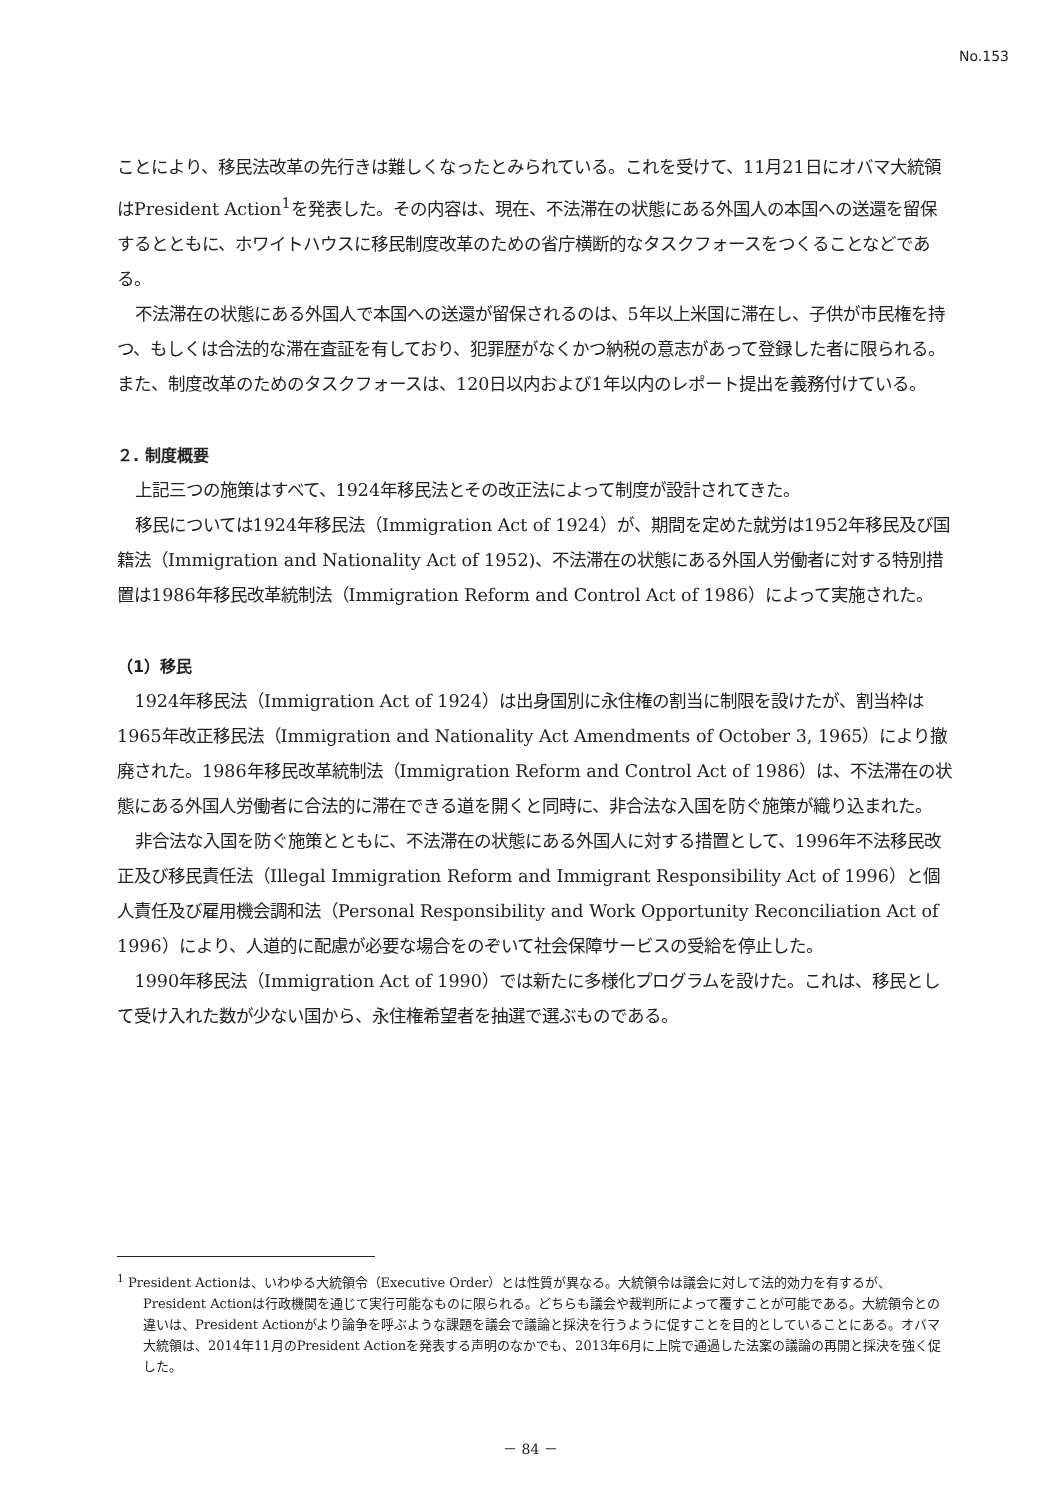No.153
ことにより、移民法改革の先行きは難しくなったとみられている。これを受けて、11月21日にオバマ大統領はPresident Action<sup>1</sup>を発表した。その内容は、現在、不法滞在の状態にある外国人の本国への送還を留保するとともに、ホワイトハウスに移民制度改革のための省庁横断的なタスクフォースをつくることなどである。
不法滞在の状態にある外国人で本国への送還が留保されるのは、5年以上米国に滞在し、子供が市民権を持つ、もしくは合法的な滞在査証を有しており、犯罪歴がなくかつ納税の意志があって登録した者に限られる。また、制度改革のためのタスクフォースは、120日以内および1年以内のレポート提出を義務付けている。
２. 制度概要
上記三つの施策はすべて、1924年移民法とその改正法によって制度が設計されてきた。
移民については1924年移民法（Immigration Act of 1924）が、期間を定めた就労は1952年移民及び国籍法（Immigration and Nationality Act of 1952)、不法滞在の状態にある外国人労働者に対する特別措置は1986年移民改革統制法（Immigration Reform and Control Act of 1986）によって実施された。
（1）移民
1924年移民法（Immigration Act of 1924）は出身国別に永住権の割当に制限を設けたが、割当枠は1965年改正移民法（Immigration and Nationality Act Amendments of October 3, 1965）により撤廃された。1986年移民改革統制法（Immigration Reform and Control Act of 1986）は、不法滞在の状態にある外国人労働者に合法的に滞在できる道を開くと同時に、非合法な入国を防ぐ施策が織り込まれた。
非合法な入国を防ぐ施策とともに、不法滞在の状態にある外国人に対する措置として、1996年不法移民改正及び移民責任法（Illegal Immigration Reform and Immigrant Responsibility Act of 1996）と個人責任及び雇用機会調和法（Personal Responsibility and Work Opportunity Reconciliation Act of 1996）により、人道的に配慮が必要な場合をのぞいて社会保障サービスの受給を停止した。
1990年移民法（Immigration Act of 1990）では新たに多様化プログラムを設けた。これは、移民として受け入れた数が少ない国から、永住権希望者を抽選で選ぶものである。
<sup>1</sup> President Actionは、いわゆる大統領令（Executive Order）とは性質が異なる。大統領令は議会に対して法的効力を有するが、President Actionは行政機関を通じて実行可能なものに限られる。どちらも議会や裁判所によって覆すことが可能である。大統領令との違いは、President Actionがより論争を呼ぶような課題を議会で議論と採決を行うように促すことを目的としていることにある。オバマ大統領は、2014年11月のPresident Actionを発表する声明のなかでも、2013年6月に上院で通過した法案の議論の再開と採決を強く促した。
－ 84 －